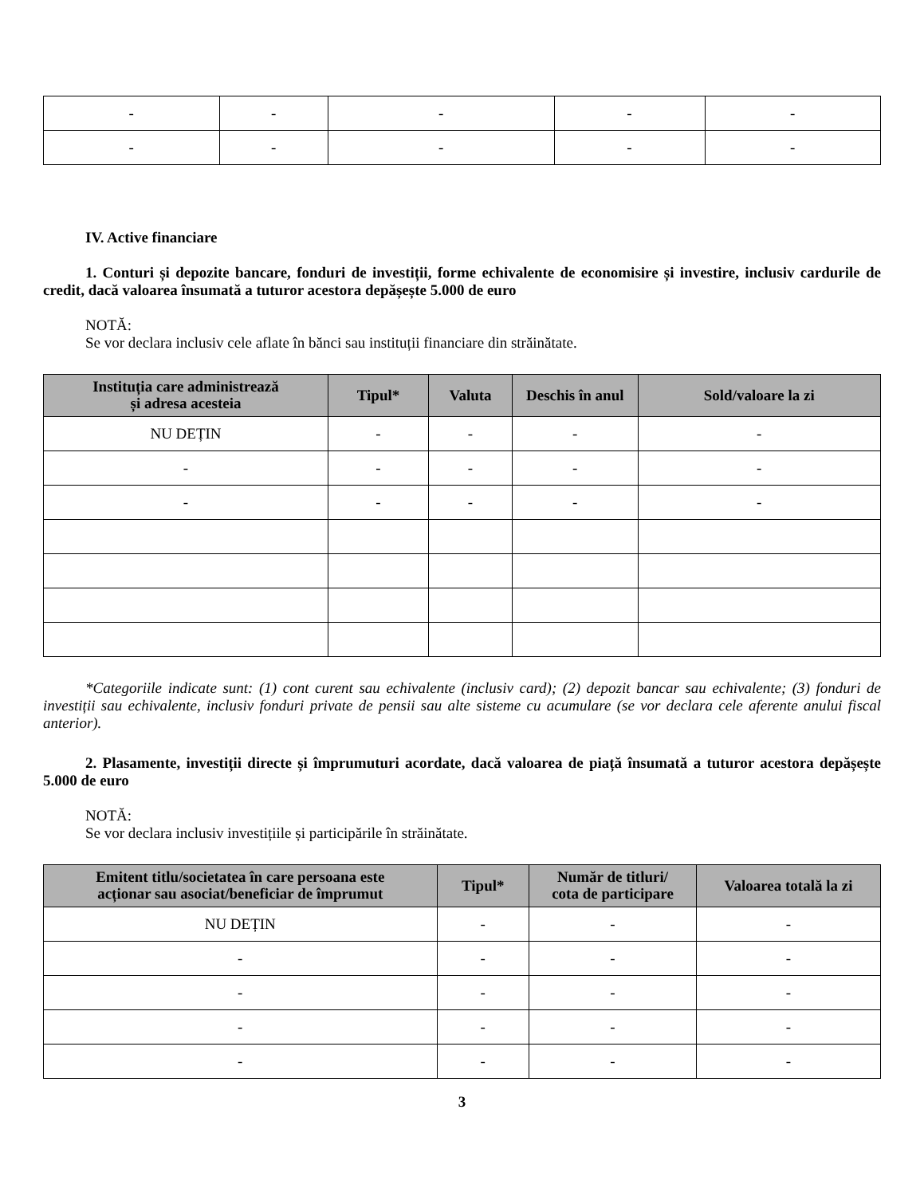| - | - | - | - | - |
| - | - | - | - | - |
IV. Active financiare
1. Conturi și depozite bancare, fonduri de investiții, forme echivalente de economisire și investire, inclusiv cardurile de credit, dacă valoarea însumată a tuturor acestora depășește 5.000 de euro
NOTĂ:
Se vor declara inclusiv cele aflate în bănci sau instituții financiare din străinătate.
| Instituția care administrează și adresa acesteia | Tipul* | Valuta | Deschis în anul | Sold/valoare la zi |
| --- | --- | --- | --- | --- |
| NU DEȚIN | - | - | - | - |
| - | - | - | - | - |
| - | - | - | - | - |
*Categoriile indicate sunt: (1) cont curent sau echivalente (inclusiv card); (2) depozit bancar sau echivalente; (3) fonduri de investiții sau echivalente, inclusiv fonduri private de pensii sau alte sisteme cu acumulare (se vor declara cele aferente anului fiscal anterior).
2. Plasamente, investiții directe și împrumuturi acordate, dacă valoarea de piață însumată a tuturor acestora depășește 5.000 de euro
NOTĂ:
Se vor declara inclusiv investițiile și participările în străinătate.
| Emitent titlu/societatea în care persoana este acționar sau asociat/beneficiar de împrumut | Tipul* | Număr de titluri/ cota de participare | Valoarea totală la zi |
| --- | --- | --- | --- |
| NU DEȚIN | - | - | - |
| - | - | - | - |
| - | - | - | - |
| - | - | - | - |
| - | - | - | - |
3